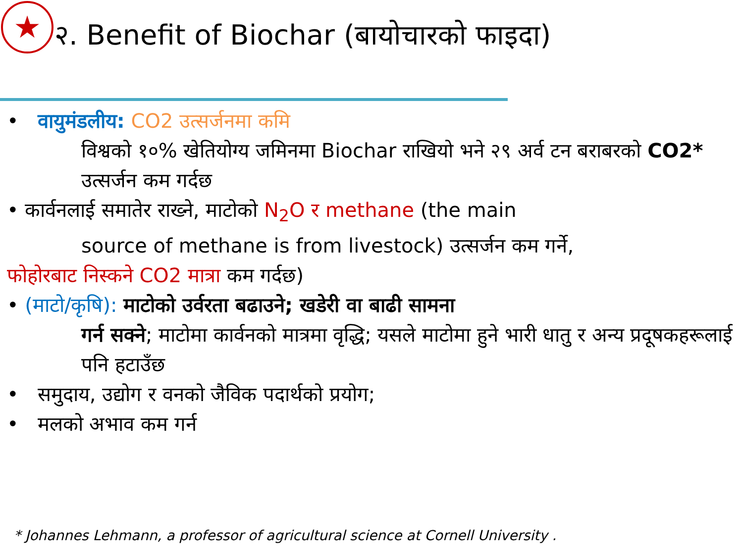★
२. Benefit of Biochar (बायोचारको फाइदा)
• वायुमंडलीय: CO2 उत्सर्जनमा कमि
विश्वको १०% खेतियोग्य जमिनमा Biochar राखियो भने २९ अर्व टन बराबरको CO2* उत्सर्जन कम गर्दछ
• कार्वनलाई समातेर राख्ने, माटोको N<sub>2</sub>O र methane (the main
source of methane is from livestock) उत्सर्जन कम गर्ने,
फोहोरबाट निस्कने CO2 मात्रा कम गर्दछ)
• (माटो/कृषि): माटोको उर्वरता बढाउने; खडेरी वा बाढी सामना
गर्न सक्ने; माटोमा कार्वनको मात्रमा वृद्धि; यसले माटोमा हुने भारी धातु र अन्य प्रदूषकहरूलाई पनि हटाउँछ
• समुदाय, उद्योग र वनको जैविक पदार्थको प्रयोग;
• मलको अभाव कम गर्न
* Johannes Lehmann, a professor of agricultural science at Cornell University .